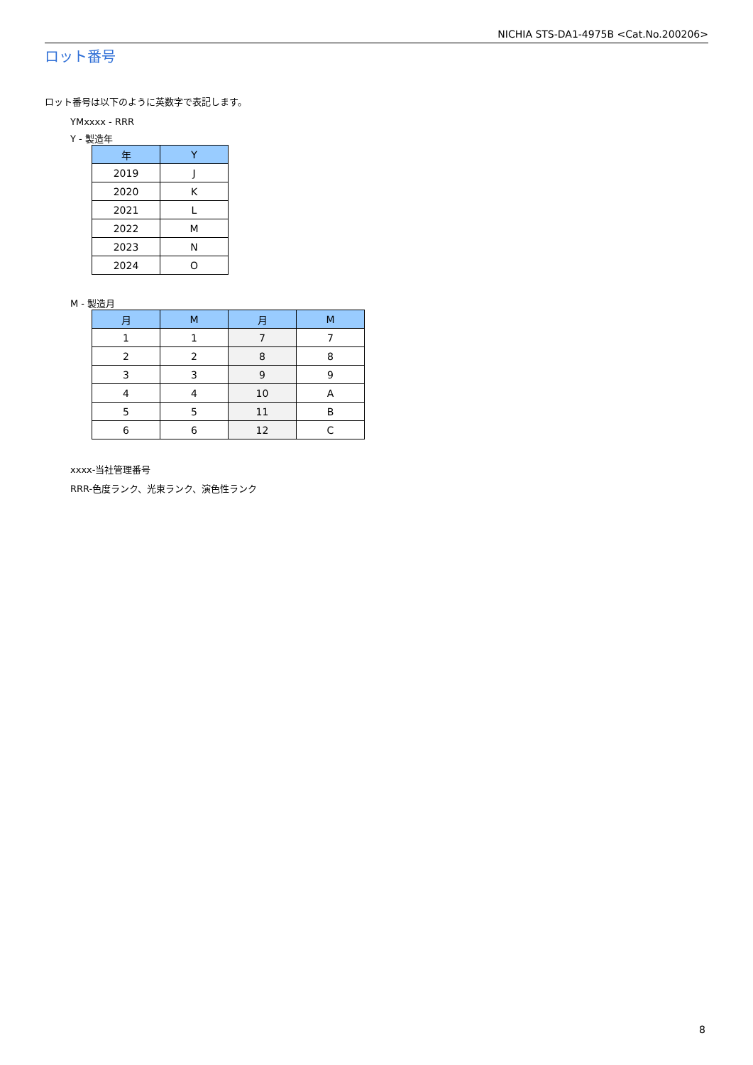NICHIA STS-DA1-4975B <Cat.No.200206>
ロット番号
ロット番号は以下のように英数字で表記します。
YMxxxx - RRR
Y - 製造年
| 年 | Y |
| --- | --- |
| 2019 | J |
| 2020 | K |
| 2021 | L |
| 2022 | M |
| 2023 | N |
| 2024 | O |
M - 製造月
| 月 | M | 月 | M |
| --- | --- | --- | --- |
| 1 | 1 | 7 | 7 |
| 2 | 2 | 8 | 8 |
| 3 | 3 | 9 | 9 |
| 4 | 4 | 10 | A |
| 5 | 5 | 11 | B |
| 6 | 6 | 12 | C |
xxxx-当社管理番号
RRR-色度ランク、光束ランク、演色性ランク
8